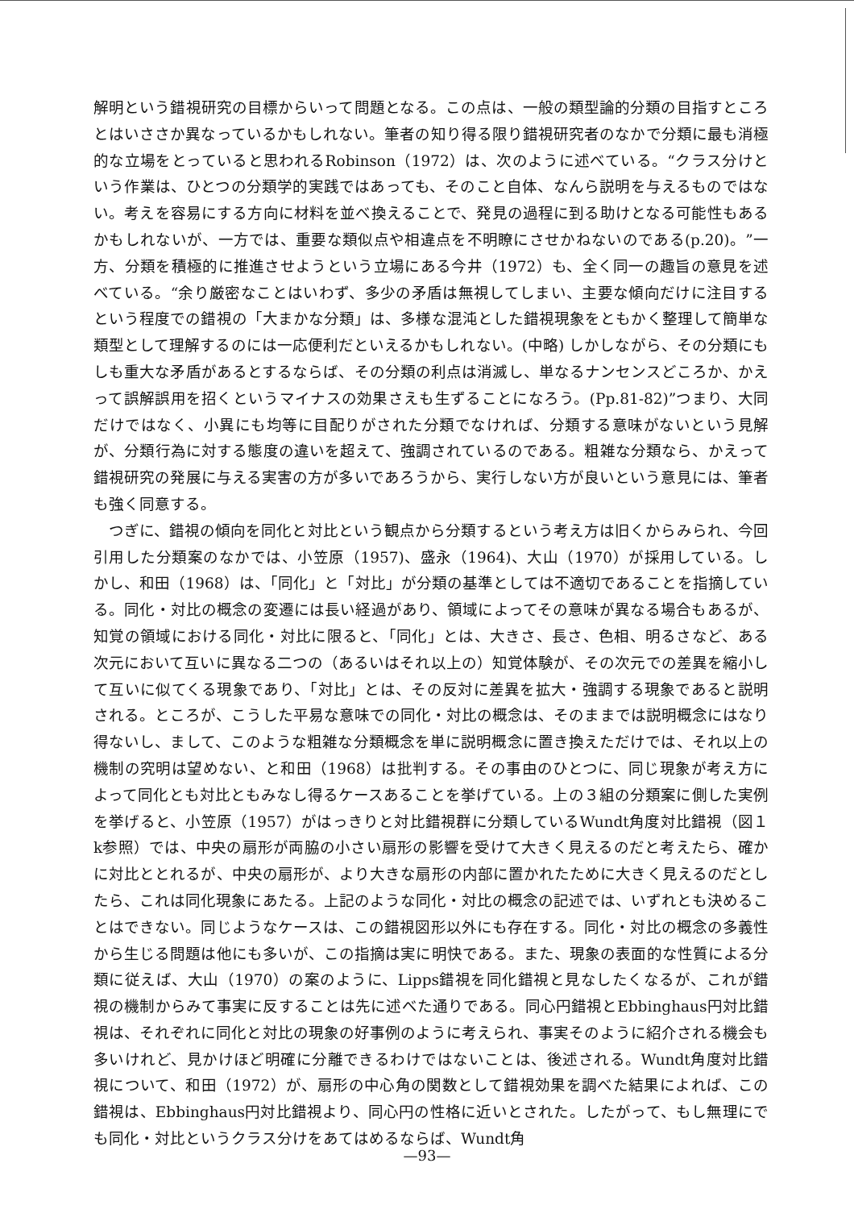解明という錯視研究の目標からいって問題となる。この点は、一般の類型論的分類の目指すところとはいささか異なっているかもしれない。筆者の知り得る限り錯視研究者のなかで分類に最も消極的な立場をとっていると思われるRobinson（1972）は、次のように述べている。“クラス分けという作業は、ひとつの分類学的実践ではあっても、そのこと自体、なんら説明を与えるものではない。考えを容易にする方向に材料を並べ換えることで、発見の過程に到る助けとなる可能性もあるかもしれないが、一方では、重要な類似点や相違点を不明瞭にさせかねないのである(p.20)。”一方、分類を積極的に推進させようという立場にある今井（1972）も、全く同一の趣旨の意見を述べている。“余り厳密なことはいわず、多少の矛盾は無視してしまい、主要な傾向だけに注目するという程度での錯視の「大まかな分類」は、多様な混沌とした錯視現象をともかく整理して簡単な類型として理解するのには一応便利だといえるかもしれない。(中略) しかしながら、その分類にもしも重大な矛盾があるとするならば、その分類の利点は消滅し、単なるナンセンスどころか、かえって誤解誤用を招くというマイナスの効果さえも生ずることになろう。(Pp.81-82)”つまり、大同だけではなく、小異にも均等に目配りがされた分類でなければ、分類する意味がないという見解が、分類行為に対する態度の違いを超えて、強調されているのである。粗雑な分類なら、かえって錯視研究の発展に与える実害の方が多いであろうから、実行しない方が良いという意見には、筆者も強く同意する。
つぎに、錯視の傾向を同化と対比という観点から分類するという考え方は旧くからみられ、今回引用した分類案のなかでは、小笠原（1957)、盛永（1964)、大山（1970）が採用している。しかし、和田（1968）は、「同化」と「対比」が分類の基準としては不適切であることを指摘している。同化・対比の概念の変遷には長い経過があり、領域によってその意味が異なる場合もあるが、知覚の領域における同化・対比に限ると、「同化」とは、大きさ、長さ、色相、明るさなど、ある次元において互いに異なる二つの（あるいはそれ以上の）知覚体験が、その次元での差異を縮小して互いに似てくる現象であり、「対比」とは、その反対に差異を拡大・強調する現象であると説明される。ところが、こうした平易な意味での同化・対比の概念は、そのままでは説明概念にはなり得ないし、まして、このような粗雑な分類概念を単に説明概念に置き換えただけでは、それ以上の機制の究明は望めない、と和田（1968）は批判する。その事由のひとつに、同じ現象が考え方によって同化とも対比ともみなし得るケースあることを挙げている。上の３組の分類案に側した実例を挙げると、小笠原（1957）がはっきりと対比錯視群に分類しているWundt角度対比錯視（図１k参照）では、中央の扇形が両脇の小さい扇形の影響を受けて大きく見えるのだと考えたら、確かに対比ととれるが、中央の扇形が、より大きな扇形の内部に置かれたために大きく見えるのだとしたら、これは同化現象にあたる。上記のような同化・対比の概念の記述では、いずれとも決めることはできない。同じようなケースは、この錯視図形以外にも存在する。同化・対比の概念の多義性から生じる問題は他にも多いが、この指摘は実に明快である。また、現象の表面的な性質による分類に従えば、大山（1970）の案のように、Lipps錯視を同化錯視と見なしたくなるが、これが錯視の機制からみて事実に反することは先に述べた通りである。同心円錯視とEbbinghaus円対比錯視は、それぞれに同化と対比の現象の好事例のように考えられ、事実そのように紹介される機会も多いけれど、見かけほど明確に分離できるわけではないことは、後述される。Wundt角度対比錯視について、和田（1972）が、扇形の中心角の関数として錯視効果を調べた結果によれば、この錯視は、Ebbinghaus円対比錯視より、同心円の性格に近いとされた。したがって、もし無理にでも同化・対比というクラス分けをあてはめるならば、Wundt角
—93—